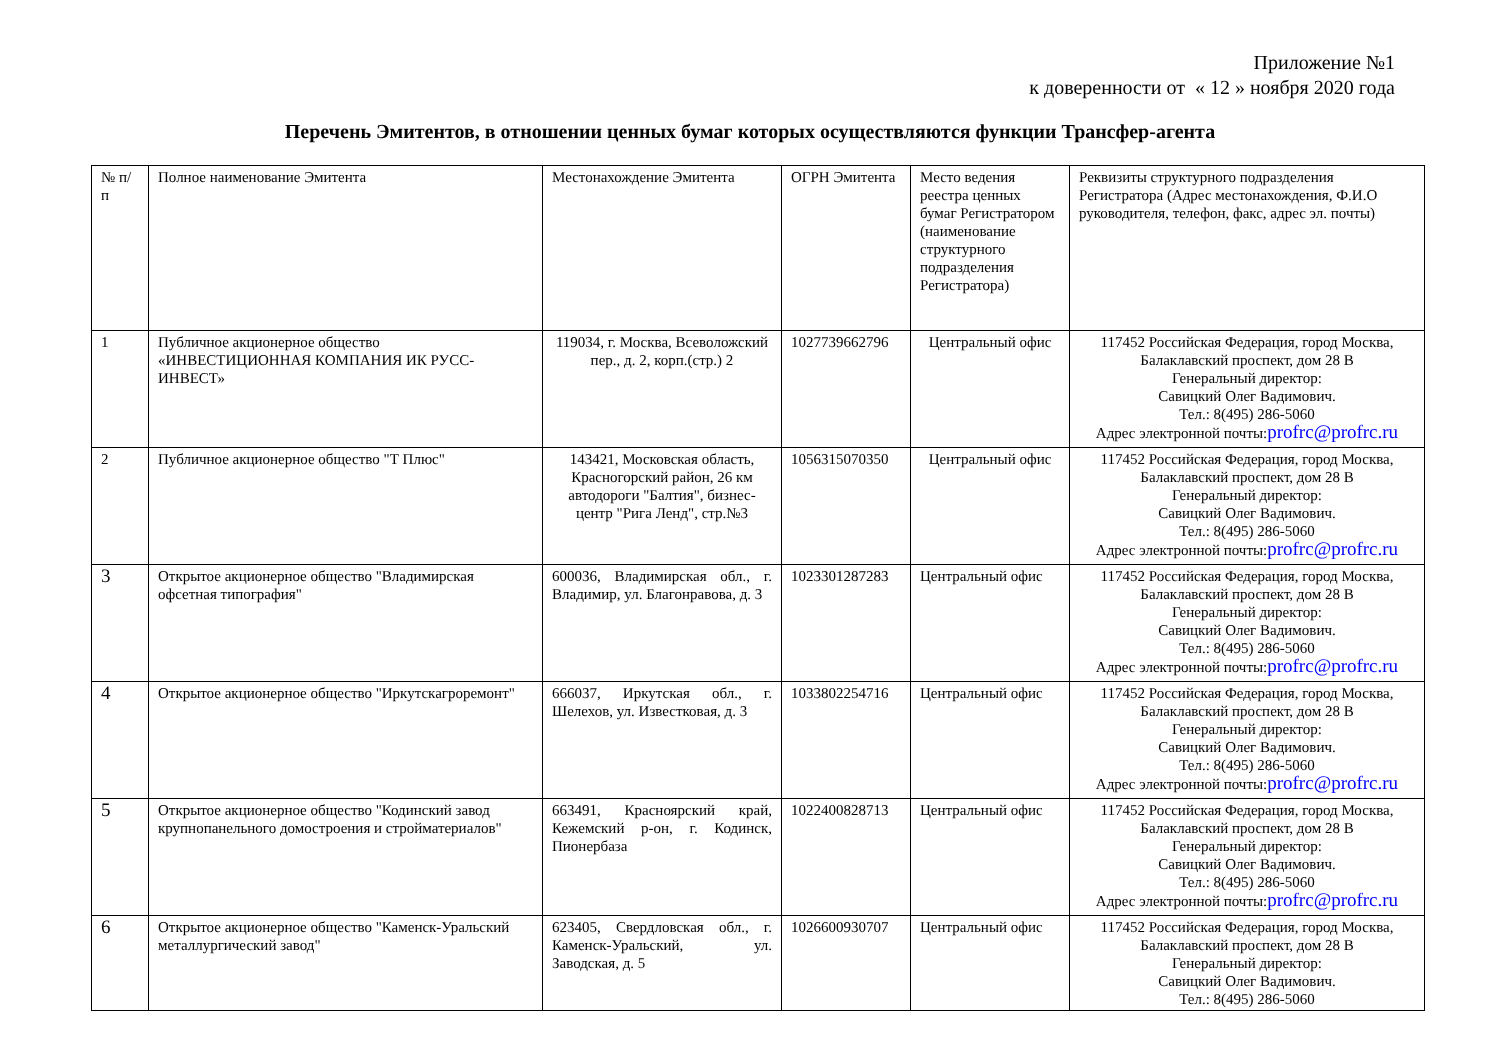Приложение №1
к доверенности от « 12 » ноября 2020 года
Перечень Эмитентов, в отношении ценных бумаг которых осуществляются функции Трансфер-агента
| № п/п | Полное наименование Эмитента | Местонахождение Эмитента | ОГРН Эмитента | Место ведения реестра ценных бумаг Регистратором (наименование структурного подразделения Регистратора) | Реквизиты структурного подразделения Регистратора (Адрес местонахождения, Ф.И.О руководителя, телефон, факс, адрес эл. почты) |
| --- | --- | --- | --- | --- | --- |
| 1 | Публичное акционерное общество «ИНВЕСТИЦИОННАЯ КОМПАНИЯ ИК РУСС-ИНВЕСТ» | 119034, г. Москва, Всеволожский пер., д. 2, корп.(стр.) 2 | 1027739662796 | Центральный офис | 117452 Российская Федерация, город Москва, Балаклавский проспект, дом 28 В Генеральный директор: Савицкий Олег Вадимович. Тел.: 8(495) 286-5060 Адрес электронной почты: profrc@profrc.ru |
| 2 | Публичное акционерное общество "Т Плюс" | 143421, Московская область, Красногорский район, 26 км автодороги "Балтия", бизнес-центр "Рига Ленд", стр.№3 | 1056315070350 | Центральный офис | 117452 Российская Федерация, город Москва, Балаклавский проспект, дом 28 В Генеральный директор: Савицкий Олег Вадимович. Тел.: 8(495) 286-5060 Адрес электронной почты: profrc@profrc.ru |
| 3 | Открытое акционерное общество "Владимирская офсетная типография" | 600036, Владимирская обл., г. Владимир, ул. Благонравова, д. 3 | 1023301287283 | Центральный офис | 117452 Российская Федерация, город Москва, Балаклавский проспект, дом 28 В Генеральный директор: Савицкий Олег Вадимович. Тел.: 8(495) 286-5060 Адрес электронной почты: profrc@profrc.ru |
| 4 | Открытое акционерное общество "Иркутскагроремонт" | 666037, Иркутская обл., г. Шелехов, ул. Известковая, д. 3 | 1033802254716 | Центральный офис | 117452 Российская Федерация, город Москва, Балаклавский проспект, дом 28 В Генеральный директор: Савицкий Олег Вадимович. Тел.: 8(495) 286-5060 Адрес электронной почты: profrc@profrc.ru |
| 5 | Открытое акционерное общество "Кодинский завод крупнопанельного домостроения и стройматериалов" | 663491, Красноярский край, Кежемский р-он, г. Кодинск, Пионербаза | 1022400828713 | Центральный офис | 117452 Российская Федерация, город Москва, Балаклавский проспект, дом 28 В Генеральный директор: Савицкий Олег Вадимович. Тел.: 8(495) 286-5060 Адрес электронной почты: profrc@profrc.ru |
| 6 | Открытое акционерное общество "Каменск-Уральский металлургический завод" | 623405, Свердловская обл., г. Каменск-Уральский, ул. Заводская, д. 5 | 1026600930707 | Центральный офис | 117452 Российская Федерация, город Москва, Балаклавский проспект, дом 28 В Генеральный директор: Савицкий Олег Вадимович. Тел.: 8(495) 286-5060 |